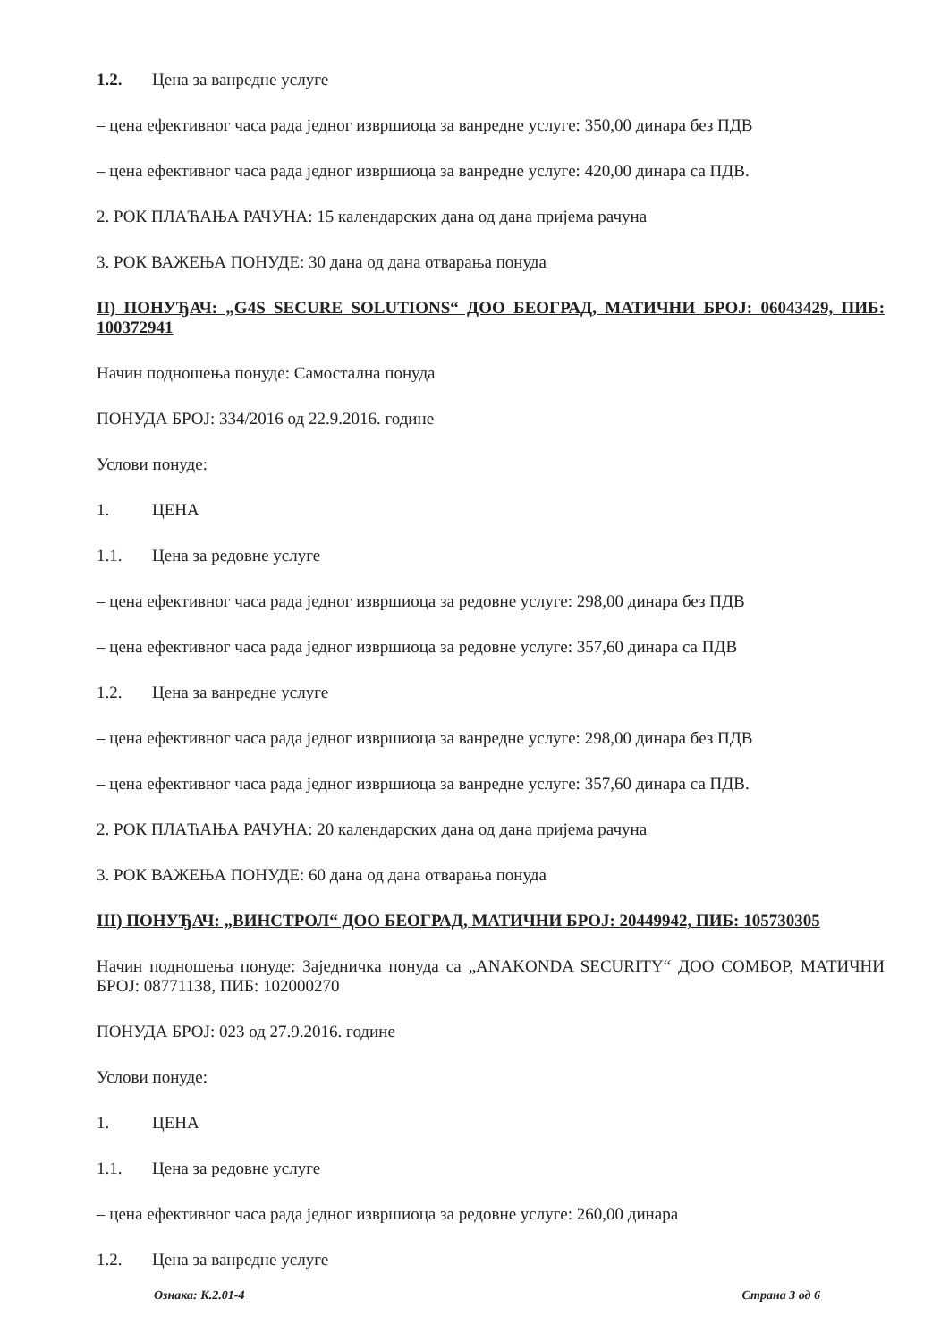1.2. Цена за ванредне услуге
– цена ефективног часа рада једног извршиоца за ванредне услуге: 350,00 динара без ПДВ
– цена ефективног часа рада једног извршиоца за ванредне услуге: 420,00 динара са ПДВ.
2. РОК ПЛАЋАЊА РАЧУНА: 15 календарских дана од дана пријема рачуна
3. РОК ВАЖЕЊА ПОНУДЕ: 30 дана од дана отварања понуда
II) ПОНУЂАЧ: „G4S SECURE SOLUTIONS“ ДОО БЕОГРАД, МАТИЧНИ БРОЈ: 06043429, ПИБ: 100372941
Начин подношења понуде: Самостална понуда
ПОНУДА БРОЈ: 334/2016 од 22.9.2016. године
Услови понуде:
1. ЦЕНА
1.1. Цена за редовне услуге
– цена ефективног часа рада једног извршиоца за редовне услуге: 298,00 динара без ПДВ
– цена ефективног часа рада једног извршиоца за редовне услуге: 357,60 динара са ПДВ
1.2. Цена за ванредне услуге
– цена ефективног часа рада једног извршиоца за ванредне услуге: 298,00 динара без ПДВ
– цена ефективног часа рада једног извршиоца за ванредне услуге: 357,60 динара са ПДВ.
2. РОК ПЛАЋАЊА РАЧУНА: 20 календарских дана од дана пријема рачуна
3. РОК ВАЖЕЊА ПОНУДЕ: 60 дана од дана отварања понуда
III) ПОНУЂАЧ: „ВИНСТРОЛ“ ДОО БЕОГРАД, МАТИЧНИ БРОЈ: 20449942, ПИБ: 105730305
Начин подношења понуде: Заједничка понуда са „ANAKONDA SECURITY“ ДОО СОМБОР, МАТИЧНИ БРОЈ: 08771138, ПИБ: 102000270
ПОНУДА БРОЈ: 023 од 27.9.2016. године
Услови понуде:
1. ЦЕНА
1.1. Цена за редовне услуге
– цена ефективног часа рада једног извршиоца за редовне услуге: 260,00 динара
1.2. Цена за ванредне услуге
Ознака: К.2.01-4 Страна 3 од 6